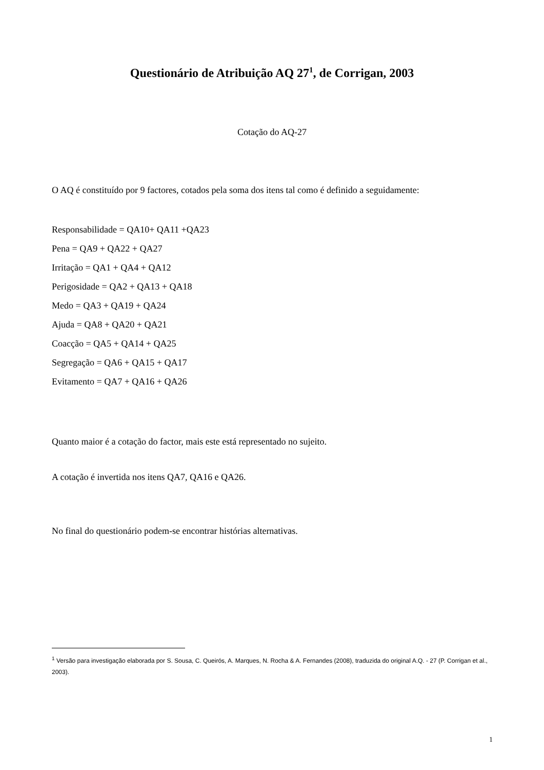Questionário de Atribuição AQ 27<sup>1</sup>, de Corrigan, 2003
Cotação do AQ-27
O AQ é constituído por 9 factores, cotados pela soma dos itens tal como é definido a seguidamente:
Responsabilidade = QA10+ QA11 +QA23
Pena = QA9 + QA22 + QA27
Irritação = QA1 + QA4 + QA12
Perigosidade = QA2 + QA13 + QA18
Medo = QA3 + QA19 + QA24
Ajuda = QA8 + QA20 + QA21
Coacção = QA5 + QA14 + QA25
Segregação = QA6 + QA15 + QA17
Evitamento = QA7 + QA16 + QA26
Quanto maior é a cotação do factor, mais este está representado no sujeito.
A cotação é invertida nos itens QA7, QA16 e QA26.
No final do questionário podem-se encontrar histórias alternativas.
<sup>1</sup> Versão para investigação elaborada por S. Sousa, C. Queirós, A. Marques, N. Rocha & A. Fernandes (2008), traduzida do original A.Q. - 27 (P. Corrigan et al., 2003).
1